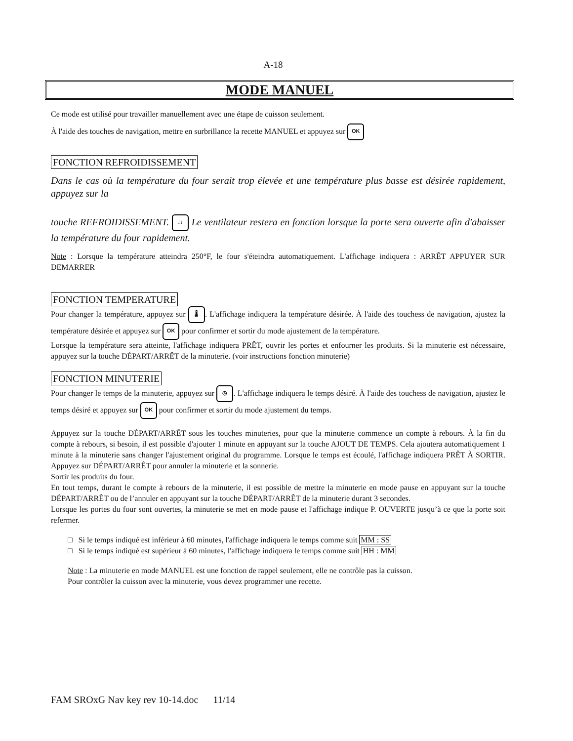A-18
MODE MANUEL
Ce mode est utilisé pour travailler manuellement avec une étape de cuisson seulement.
À l'aide des touches de navigation, mettre en surbrillance la recette MANUEL et appuyez sur OK
FONCTION REFROIDISSEMENT
Dans le cas où la température du four serait trop élevée et une température plus basse est désirée rapidement, appuyez sur la
touche REFROIDISSEMENT. ↓↓ Le ventilateur restera en fonction lorsque la porte sera ouverte afin d'abaisser la température du four rapidement.
Note : Lorsque la température atteindra 250°F, le four s'éteindra automatiquement. L'affichage indiquera : ARRÊT APPUYER SUR DEMARRER
FONCTION TEMPERATURE
Pour changer la température, appuyez sur 🌡. L'affichage indiquera la température désirée. À l'aide des touchess de navigation, ajustez la température désirée et appuyez sur OK pour confirmer et sortir du mode ajustement de la température.
Lorsque la température sera atteinte, l'affichage indiquera PRÊT, ouvrir les portes et enfourner les produits. Si la minuterie est nécessaire, appuyez sur la touche DÉPART/ARRÊT de la minuterie. (voir instructions fonction minuterie)
FONCTION MINUTERIE
Pour changer le temps de la minuterie, appuyez sur ◷. L'affichage indiquera le temps désiré. À l'aide des touchess de navigation, ajustez le temps désiré et appuyez sur OK pour confirmer et sortir du mode ajustement du temps.
Appuyez sur la touche DÉPART/ARRÊT sous les touches minuteries, pour que la minuterie commence un compte à rebours. À la fin du compte à rebours, si besoin, il est possible d'ajouter 1 minute en appuyant sur la touche AJOUT DE TEMPS. Cela ajoutera automatiquement 1 minute à la minuterie sans changer l'ajustement original du programme. Lorsque le temps est écoulé, l'affichage indiquera PRÊT À SORTIR. Appuyez sur DÉPART/ARRÊT pour annuler la minuterie et la sonnerie.
Sortir les produits du four.
En tout temps, durant le compte à rebours de la minuterie, il est possible de mettre la minuterie en mode pause en appuyant sur la touche DÉPART/ARRÊT ou de l’annuler en appuyant sur la touche DÉPART/ARRÊT de la minuterie durant 3 secondes.
Lorsque les portes du four sont ouvertes, la minuterie se met en mode pause et l'affichage indique P. OUVERTE jusqu’à ce que la porte soit refermer.
□ Si le temps indiqué est inférieur à 60 minutes, l'affichage indiquera le temps comme suit MM : SS
□ Si le temps indiqué est supérieur à 60 minutes, l'affichage indiquera le temps comme suit HH : MM
Note : La minuterie en mode MANUEL est une fonction de rappel seulement, elle ne contrôle pas la cuisson.
Pour contrôler la cuisson avec la minuterie, vous devez programmer une recette.
FAM SROxG Nav key rev 10-14.doc 11/14